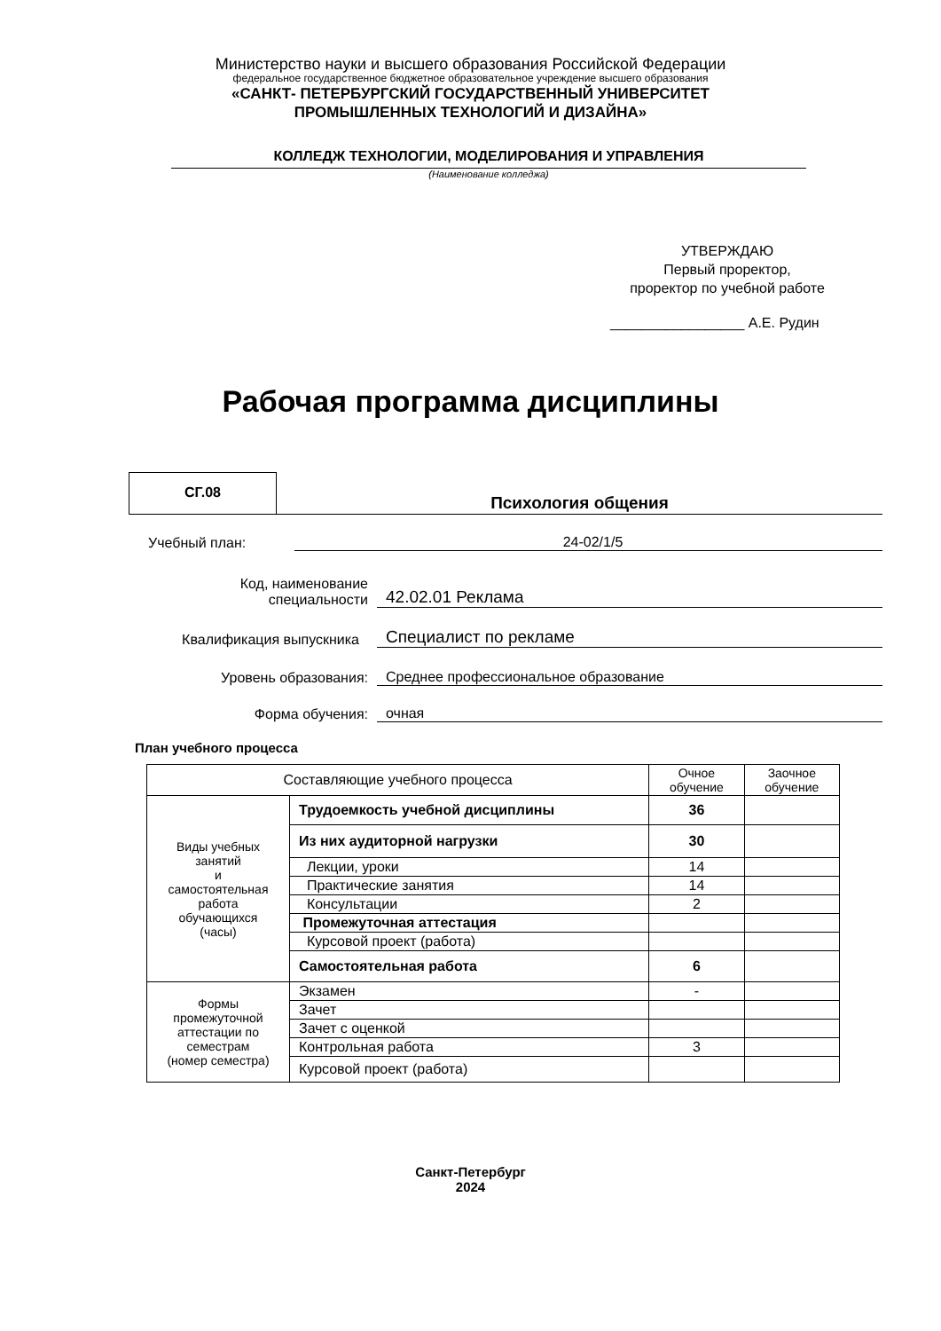Министерство науки и высшего образования Российской Федерации
федеральное государственное бюджетное образовательное учреждение высшего образования
«САНКТ- ПЕТЕРБУРГСКИЙ ГОСУДАРСТВЕННЫЙ УНИВЕРСИТЕТ
ПРОМЫШЛЕННЫХ ТЕХНОЛОГИЙ И ДИЗАЙНА»
КОЛЛЕДЖ ТЕХНОЛОГИИ, МОДЕЛИРОВАНИЯ И УПРАВЛЕНИЯ
(Наименование колледжа)
УТВЕРЖДАЮ
Первый проректор,
проректор по учебной работе
_________________ А.Е. Рудин
Рабочая программа дисциплины
СГ.08
Психология общения
Учебный план:
24-02/1/5
Код, наименование
специальности
42.02.01 Реклама
Квалификация выпускника
Специалист по рекламе
Уровень образования:
Среднее профессиональное образование
Форма обучения:
очная
План учебного процесса
| Составляющие учебного процесса | | Очное обучение | Заочное обучение |
| --- | --- | --- | --- |
| Виды учебных занятий и самостоятельная работа обучающихся (часы) | Трудоемкость учебной дисциплины | 36 | |
| | Из них аудиторной нагрузки | 30 | |
| | Лекции, уроки | 14 | |
| | Практические занятия | 14 | |
| | Консультации | 2 | |
| | Промежуточная аттестация | | |
| | Курсовой проект (работа) | | |
| | Самостоятельная работа | 6 | |
| Формы промежуточной аттестации по семестрам (номер семестра) | Экзамен | - | |
| | Зачет | | |
| | Зачет с оценкой | | |
| | Контрольная работа | 3 | |
| | Курсовой проект (работа) | | |
Санкт-Петербург
2024